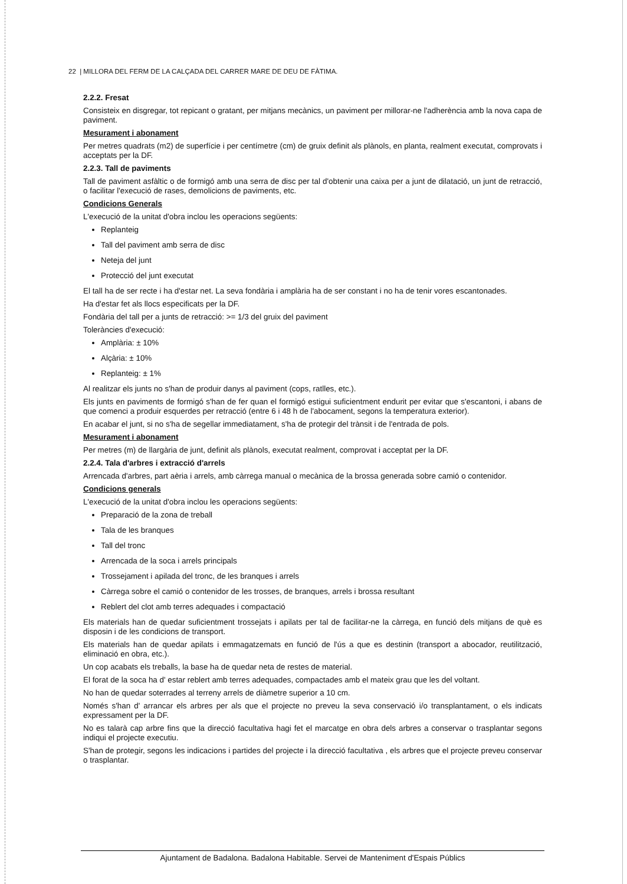22 | MILLORA DEL FERM DE LA CALÇADA DEL CARRER MARE DE DEU DE FÀTIMA.
2.2.2. Fresat
Consisteix en disgregar, tot repicant o gratant, per mitjans mecànics, un paviment per millorar-ne l'adherència amb la nova capa de paviment.
Mesurament i abonament
Per metres quadrats (m2) de superfície i per centímetre (cm) de gruix definit als plànols, en planta, realment executat, comprovats i acceptats per la DF.
2.2.3. Tall de paviments
Tall de paviment asfàltic o de formigó amb una serra de disc per tal d'obtenir una caixa per a junt de dilatació, un junt de retracció, o facilitar l'execució de rases, demolicions de paviments, etc.
Condicions Generals
L'execució de la unitat d'obra inclou les operacions següents:
Replanteig
Tall del paviment amb serra de disc
Neteja del junt
Protecció del junt executat
El tall ha de ser recte i ha d'estar net. La seva fondària i amplària ha de ser constant i no ha de tenir vores escantonades.
Ha d'estar fet als llocs especificats per la DF.
Fondària del tall per a junts de retracció: >= 1/3 del gruix del paviment
Toleràncies d'execució:
Amplària: ± 10%
Alçària: ± 10%
Replanteig: ± 1%
Al realitzar els junts no s'han de produir danys al paviment (cops, ratlles, etc.).
Els junts en paviments de formigó s'han de fer quan el formigó estigui suficientment endurit per evitar que s'escantoni, i abans de que comenci a produir esquerdes per retracció (entre 6 i 48 h de l'abocament, segons la temperatura exterior).
En acabar el junt, si no s'ha de segellar immediatament, s'ha de protegir del trànsit i de l'entrada de pols.
Mesurament i abonament
Per metres (m) de llargària de junt, definit als plànols, executat realment, comprovat i acceptat per la DF.
2.2.4. Tala d'arbres i extracció d'arrels
Arrencada d'arbres, part aèria i arrels, amb càrrega manual o mecànica de la brossa generada sobre camió o contenidor.
Condicions generals
L'execució de la unitat d'obra inclou les operacions següents:
Preparació de la zona de treball
Tala de les branques
Tall del tronc
Arrencada de la soca i arrels principals
Trossejament i apilada del tronc, de les branques i arrels
Càrrega sobre el camió o contenidor de les trosses, de branques, arrels i brossa resultant
Reblert del clot amb terres adequades i compactació
Els materials han de quedar suficientment trossejats i apilats per tal de facilitar-ne la càrrega, en funció dels mitjans de què es disposin i de les condicions de transport.
Els materials han de quedar apilats i emmagatzemats en funció de l'ús a que es destinin (transport a abocador, reutilització, eliminació en obra, etc.).
Un cop acabats els treballs, la base ha de quedar neta de restes de material.
El forat de la soca ha d' estar reblert amb terres adequades, compactades amb el mateix grau que les del voltant.
No han de quedar soterrades al terreny arrels de diàmetre superior a 10 cm.
Només s'han d' arrancar els arbres per als que el projecte no preveu la seva conservació i/o transplantament, o els indicats expressament per la DF.
No es talarà cap arbre fins que la direcció facultativa hagi fet el marcatge en obra dels arbres a conservar o trasplantar segons indiqui el projecte executiu.
S'han de protegir, segons les indicacions i partides del projecte i la direcció facultativa , els arbres que el projecte preveu conservar o trasplantar.
Ajuntament de Badalona. Badalona Habitable. Servei de Manteniment d'Espais Públics